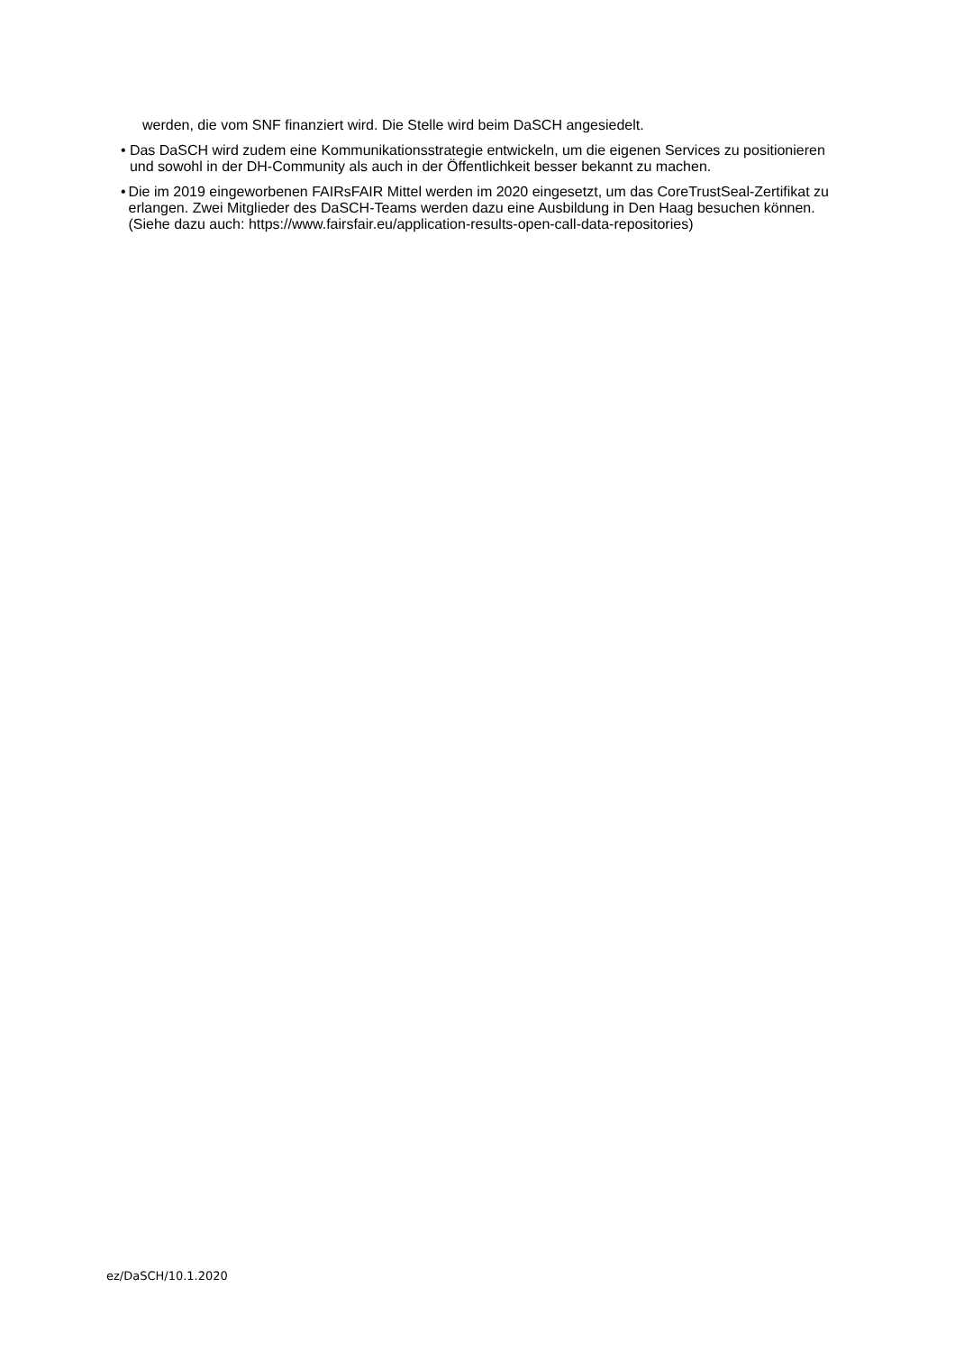werden, die vom SNF finanziert wird. Die Stelle wird beim DaSCH angesiedelt.
• Das DaSCH wird zudem eine Kommunikationsstrategie entwickeln, um die eigenen Services zu positionieren und sowohl in der DH-Community als auch in der Öffentlichkeit besser bekannt zu machen.
• Die im 2019 eingeworbenen FAIRsFAIR Mittel werden im 2020 eingesetzt, um das CoreTrustSeal-Zertifikat zu erlangen. Zwei Mitglieder des DaSCH-Teams werden dazu eine Ausbildung in Den Haag besuchen können.
(Siehe dazu auch: https://www.fairsfair.eu/application-results-open-call-data-repositories)
ez/DaSCH/10.1.2020